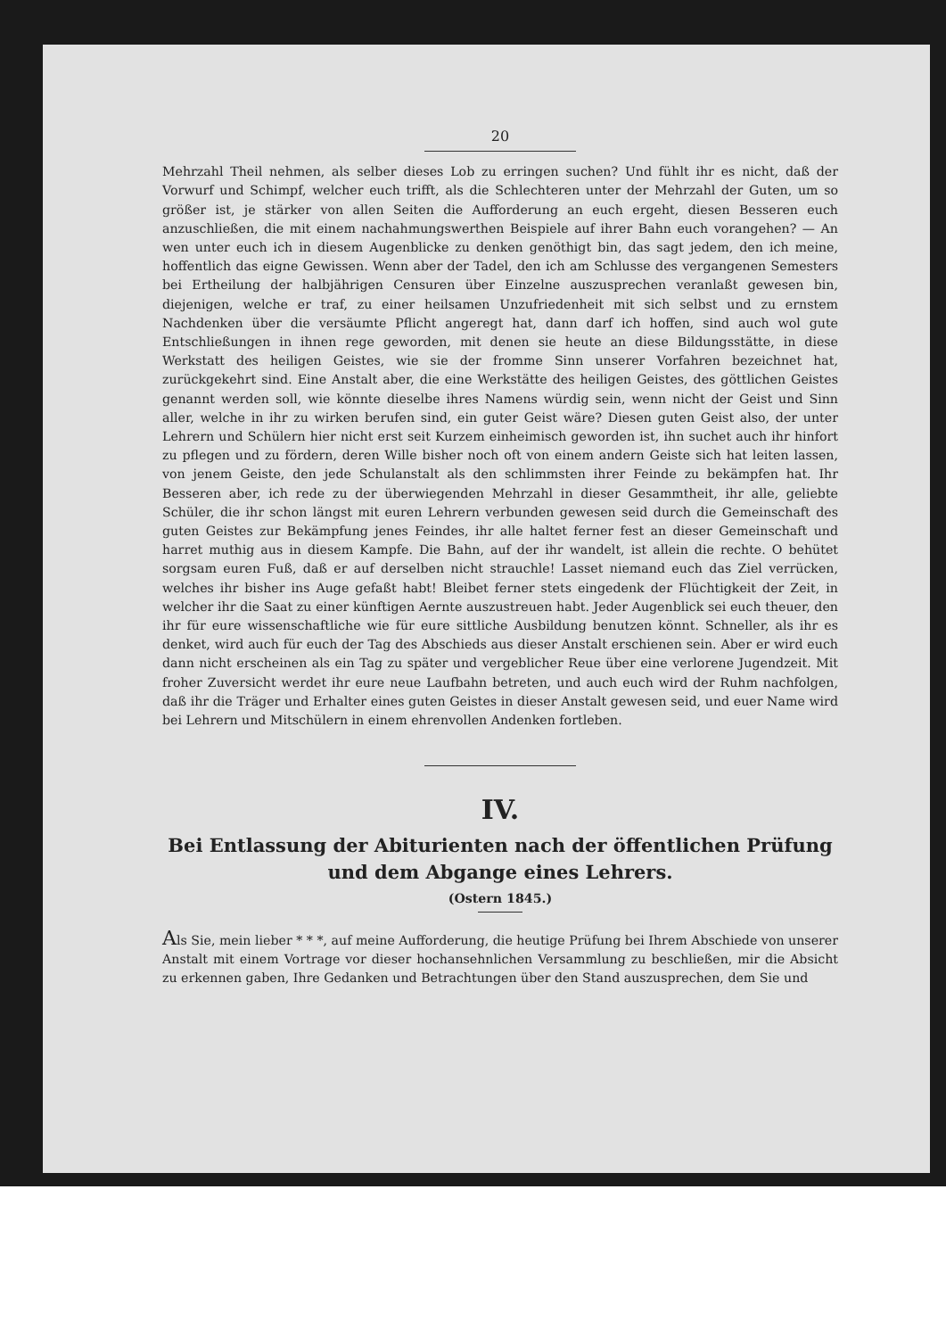20
Mehrzahl Theil nehmen, als selber dieses Lob zu erringen suchen? Und fühlt ihr es nicht, daß der Vorwurf und Schimpf, welcher euch trifft, als die Schlechteren unter der Mehrzahl der Guten, um so größer ist, je stärker von allen Seiten die Aufforderung an euch ergeht, diesen Besseren euch anzuschließen, die mit einem nachahmungswerthen Beispiele auf ihrer Bahn euch vorangehen? — An wen unter euch ich in diesem Augenblicke zu denken genöthigt bin, das sagt jedem, den ich meine, hoffentlich das eigne Gewissen. Wenn aber der Tadel, den ich am Schlusse des vergangenen Semesters bei Ertheilung der halbjährigen Censuren über Einzelne auszusprechen veranlaßt gewesen bin, diejenigen, welche er traf, zu einer heilsamen Unzufriedenheit mit sich selbst und zu ernstem Nachdenken über die versäumte Pflicht angeregt hat, dann darf ich hoffen, sind auch wol gute Entschließungen in ihnen rege geworden, mit denen sie heute an diese Bildungsstätte, in diese Werkstatt des heiligen Geistes, wie sie der fromme Sinn unserer Vorfahren bezeichnet hat, zurückgekehrt sind. Eine Anstalt aber, die eine Werkstätte des heiligen Geistes, des göttlichen Geistes genannt werden soll, wie könnte dieselbe ihres Namens würdig sein, wenn nicht der Geist und Sinn aller, welche in ihr zu wirken berufen sind, ein guter Geist wäre? Diesen guten Geist also, der unter Lehrern und Schülern hier nicht erst seit Kurzem einheimisch geworden ist, ihn suchet auch ihr hinfort zu pflegen und zu fördern, deren Wille bisher noch oft von einem andern Geiste sich hat leiten lassen, von jenem Geiste, den jede Schulanstalt als den schlimmsten ihrer Feinde zu bekämpfen hat. Ihr Besseren aber, ich rede zu der überwiegenden Mehrzahl in dieser Gesammtheit, ihr alle, geliebte Schüler, die ihr schon längst mit euren Lehrern verbunden gewesen seid durch die Gemeinschaft des guten Geistes zur Bekämpfung jenes Feindes, ihr alle haltet ferner fest an dieser Gemeinschaft und harret muthig aus in diesem Kampfe. Die Bahn, auf der ihr wandelt, ist allein die rechte. O behütet sorgsam euren Fuß, daß er auf derselben nicht strauchle! Lasset niemand euch das Ziel verrücken, welches ihr bisher ins Auge gefaßt habt! Bleibet ferner stets eingedenk der Flüchtigkeit der Zeit, in welcher ihr die Saat zu einer künftigen Aernte auszustreuen habt. Jeder Augenblick sei euch theuer, den ihr für eure wissenschaftliche wie für eure sittliche Ausbildung benutzen könnt. Schneller, als ihr es denket, wird auch für euch der Tag des Abschieds aus dieser Anstalt erschienen sein. Aber er wird euch dann nicht erscheinen als ein Tag zu später und vergeblicher Reue über eine verlorene Jugendzeit. Mit froher Zuversicht werdet ihr eure neue Laufbahn betreten, und auch euch wird der Ruhm nachfolgen, daß ihr die Träger und Erhalter eines guten Geistes in dieser Anstalt gewesen seid, und euer Name wird bei Lehrern und Mitschülern in einem ehrenvollen Andenken fortleben.
IV.
Bei Entlassung der Abiturienten nach der öffentlichen Prüfung
und dem Abgange eines Lehrers.
(Ostern 1845.)
Als Sie, mein lieber * * *, auf meine Aufforderung, die heutige Prüfung bei Ihrem Abschiede von unserer Anstalt mit einem Vortrage vor dieser hochansehnlichen Versammlung zu beschließen, mir die Absicht zu erkennen gaben, Ihre Gedanken und Betrachtungen über den Stand auszusprechen, dem Sie und